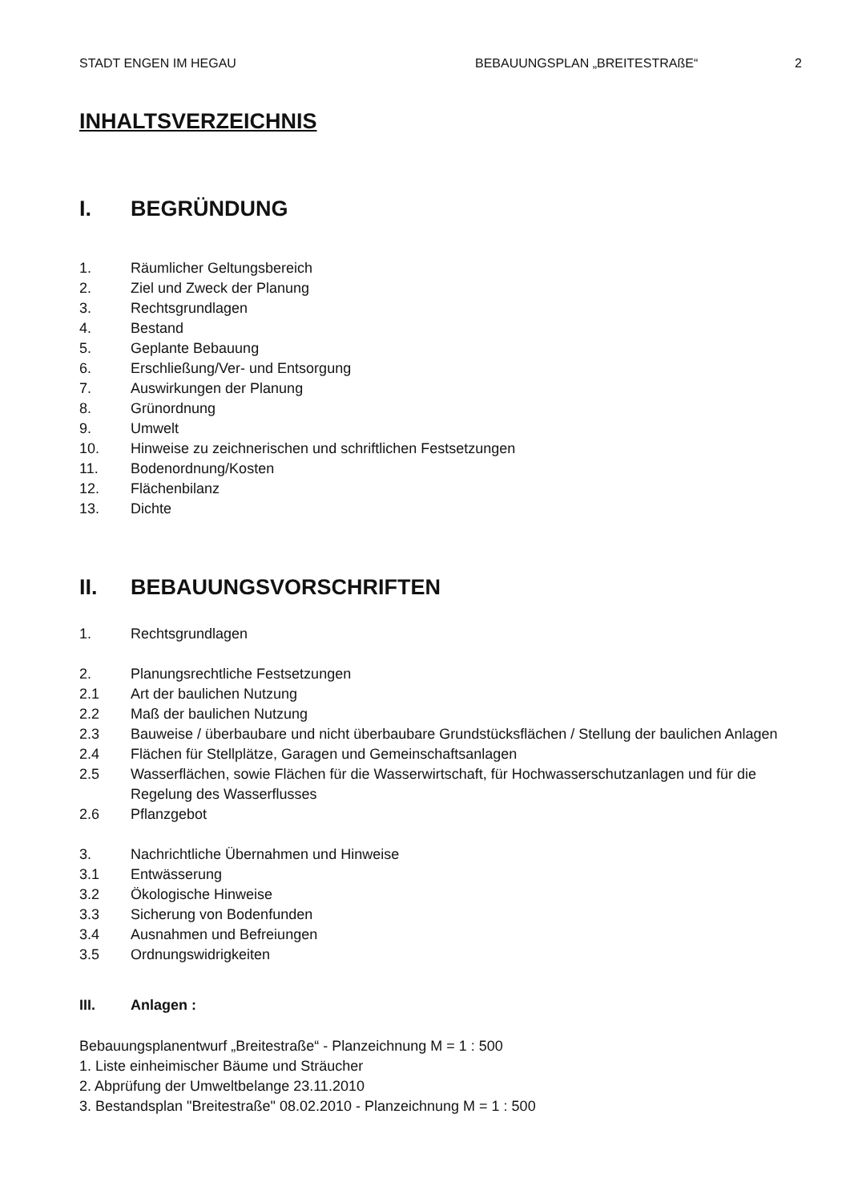STADT ENGEN IM HEGAU BEBAUUNGSPLAN „BREITESTRAßE“ 2
INHALTSVERZEICHNIS
I. BEGRÜNDUNG
1. Räumlicher Geltungsbereich
2. Ziel und Zweck der Planung
3. Rechtsgrundlagen
4. Bestand
5. Geplante Bebauung
6. Erschließung/Ver- und Entsorgung
7. Auswirkungen der Planung
8. Grünordnung
9. Umwelt
10. Hinweise zu zeichnerischen und schriftlichen Festsetzungen
11. Bodenordnung/Kosten
12. Flächenbilanz
13. Dichte
II. BEBAUUNGSVORSCHRIFTEN
1. Rechtsgrundlagen
2. Planungsrechtliche Festsetzungen
2.1 Art der baulichen Nutzung
2.2 Maß der baulichen Nutzung
2.3 Bauweise / überbaubare und nicht überbaubare Grundstücksflächen / Stellung der baulichen Anlagen
2.4 Flächen für Stellplätze, Garagen und Gemeinschaftsanlagen
2.5 Wasserflächen, sowie Flächen für die Wasserwirtschaft, für Hochwasserschutzanlagen und für die Regelung des Wasserflusses
2.6 Pflanzgebot
3. Nachrichtliche Übernahmen und Hinweise
3.1 Entwässerung
3.2 Ökologische Hinweise
3.3 Sicherung von Bodenfunden
3.4 Ausnahmen und Befreiungen
3.5 Ordnungswidrigkeiten
III. Anlagen :
Bebauungsplanentwurf „Breitestraße“ - Planzeichnung M = 1 : 500
1. Liste einheimischer Bäume und Sträucher
2. Abprüfung der Umweltbelange 23.11.2010
3. Bestandsplan "Breitestraße" 08.02.2010 - Planzeichnung M = 1 : 500